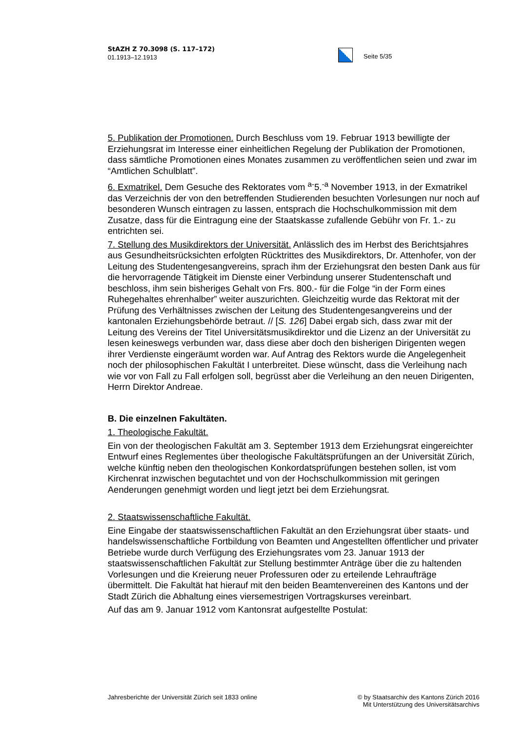StAZH Z 70.3098 (S. 117–172)
01.1913–12.1913
Seite 5/35
5. Publikation der Promotionen. Durch Beschluss vom 19. Februar 1913 bewilligte der Erziehungsrat im Interesse einer einheitlichen Regelung der Publikation der Promotionen, dass sämtliche Promotionen eines Monates zusammen zu veröffentlichen seien und zwar im “Amtlichen Schulblatt”.
6. Exmatrikel. Dem Gesuche des Rektorates vom <sup>a-</sup>5.<sup>-a</sup> November 1913, in der Exmatrikel das Verzeichnis der von den betreffenden Studierenden besuchten Vorlesungen nur noch auf besonderen Wunsch eintragen zu lassen, entsprach die Hochschulkommission mit dem Zusatze, dass für die Eintragung eine der Staatskasse zufallende Gebühr von Fr. 1.- zu entrichten sei.
7. Stellung des Musikdirektors der Universität. Anlässlich des im Herbst des Berichtsjahres aus Gesundheitsrücksichten erfolgten Rücktrittes des Musikdirektors, Dr. Attenhofer, von der Leitung des Studentengesangvereins, sprach ihm der Erziehungsrat den besten Dank aus für die hervorragende Tätigkeit im Dienste einer Verbindung unserer Studentenschaft und beschloss, ihm sein bisheriges Gehalt von Frs. 800.- für die Folge “in der Form eines Ruhegehaltes ehrenhalber” weiter auszurichten. Gleichzeitig wurde das Rektorat mit der Prüfung des Verhältnisses zwischen der Leitung des Studentengesangvereins und der kantonalen Erziehungsbehörde betraut. // [S. 126] Dabei ergab sich, dass zwar mit der Leitung des Vereins der Titel Universitätsmusikdirektor und die Lizenz an der Universität zu lesen keineswegs verbunden war, dass diese aber doch den bisherigen Dirigenten wegen ihrer Verdienste eingeräumt worden war. Auf Antrag des Rektors wurde die Angelegenheit noch der philosophischen Fakultät I unterbreitet. Diese wünscht, dass die Verleihung nach wie vor von Fall zu Fall erfolgen soll, begrüsst aber die Verleihung an den neuen Dirigenten, Herrn Direktor Andreae.
B. Die einzelnen Fakultäten.
1. Theologische Fakultät.
Ein von der theologischen Fakultät am 3. September 1913 dem Erziehungsrat eingereichter Entwurf eines Reglementes über theologische Fakultätsprüfungen an der Universität Zürich, welche künftig neben den theologischen Konkordatsprüfungen bestehen sollen, ist vom Kirchenrat inzwischen begutachtet und von der Hochschulkommission mit geringen Aenderungen genehmigt worden und liegt jetzt bei dem Erziehungsrat.
2. Staatswissenschaftliche Fakultät.
Eine Eingabe der staatswissenschaftlichen Fakultät an den Erziehungsrat über staats- und handelswissenschaftliche Fortbildung von Beamten und Angestellten öffentlicher und privater Betriebe wurde durch Verfügung des Erziehungsrates vom 23. Januar 1913 der staatswissenschaftlichen Fakultät zur Stellung bestimmter Anträge über die zu haltenden Vorlesungen und die Kreierung neuer Professuren oder zu erteilende Lehraufträge übermittelt. Die Fakultät hat hierauf mit den beiden Beamtenvereinen des Kantons und der Stadt Zürich die Abhaltung eines viersemestrigen Vortragskurses vereinbart.
Auf das am 9. Januar 1912 vom Kantonsrat aufgestellte Postulat:
Jahresberichte der Universität Zürich seit 1833 online
© by Staatsarchiv des Kantons Zürich 2016
Mit Unterstützung des Universitätsarchivs